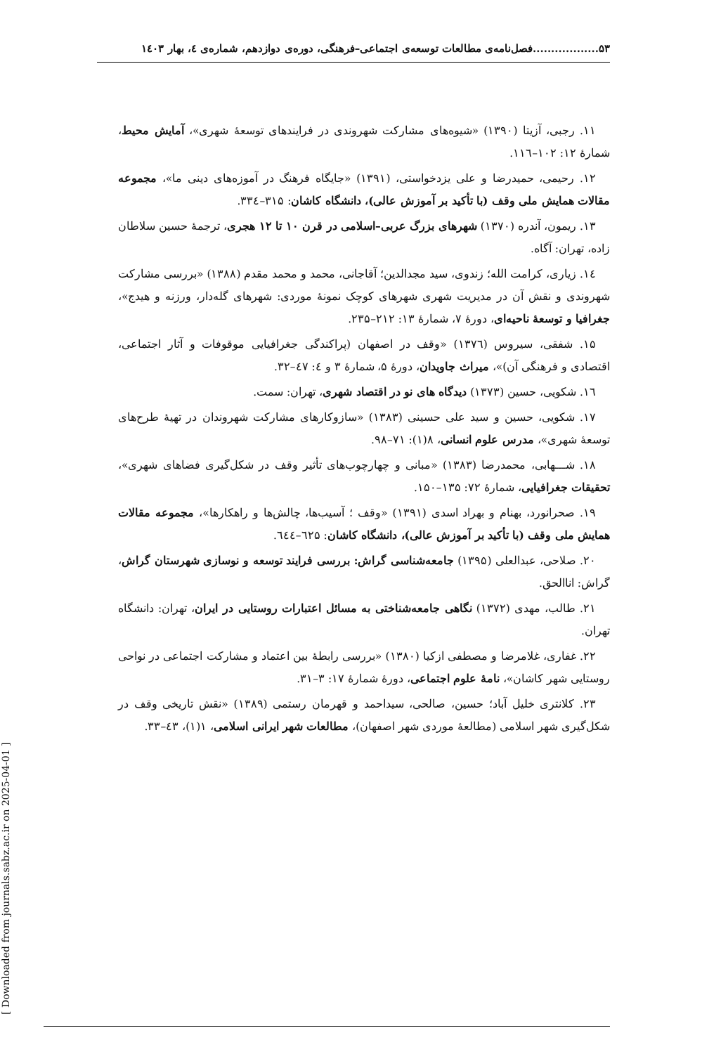۵۳..................فصل‌نامه‌ی مطالعات توسعه‌ی اجتماعی–فرهنگی، دوره‌ی دوازدهم، شماره‌ی ٤، بهار ۱٤۰۳
۱۱. رجبی، آزیتا (۱۳۹۰) «شیوه‌های مشارکت شهروندی در فرایندهای توسعهٔ شهری»، آمایش محیط، شمارهٔ ۱۲: ۱۰۲–۱۱٦.
۱۲. رحیمی، حمیدرضا و علی یزدخواستی، (۱۳۹۱) «جایگاه فرهنگ در آموزه‌های دینی ما»، مجموعه مقالات همایش ملی وقف (با تأکید بر آموزش عالی)، دانشگاه کاشان: ۳۱۵–۳۳٤.
۱۳. ریمون، آندره (۱۳۷۰) شهرهای بزرگ عربی–اسلامی در قرن ۱۰ تا ۱۲ هجری، ترجمهٔ حسین سلاطان زاده، تهران: آگاه.
۱٤. زیاری، کرامت الله؛ زندوی، سید مجدالدین؛ آقاجانی، محمد و محمد مقدم (۱۳۸۸) «بررسی مشارکت شهروندی و نقش آن در مدیریت شهری شهرهای کوچک نمونهٔ موردی: شهرهای گله‌دار، ورزنه و هیدج»، جغرافیا و توسعهٔ ناحیه‌ای، دورهٔ ۷، شمارهٔ ۱۳: ۲۱۲–۲۳۵.
۱۵. شفقی، سیروس (۱۳۷٦) «وقف در اصفهان (پراکندگی جغرافیایی موقوفات و آثار اجتماعی، اقتصادی و فرهنگی آن)»، میراث جاویدان، دورهٔ ۵، شمارهٔ ۳ و ٤: ٤۷–۳۲.
۱٦. شکویی، حسین (۱۳۷۳) دیدگاه های نو در اقتصاد شهری، تهران: سمت.
۱۷. شکویی، حسین و سید علی حسینی (۱۳۸۳) «سازوکارهای مشارکت شهروندان در تهیهٔ طرح‌های توسعهٔ شهری»، مدرس علوم انسانی، ۸(۱): ۷۱–۹۸.
۱۸. شـــهابی، محمدرضا (۱۳۸۳) «مبانی و چهارچوب‌های تأثیر وقف در شکل‌گیری فضاهای شهری»، تحقیقات جغرافیایی، شمارهٔ ۷۲: ۱۳۵–۱۵۰.
۱۹. صحرانورد، بهنام و بهراد اسدی (۱۳۹۱) «وقف ؛ آسیب‌ها، چالش‌ها و راهکارها»، مجموعه مقالات همایش ملی وقف (با تأکید بر آموزش عالی)، دانشگاه کاشان: ٦۲۵–٦٤٤.
۲۰. صلاحی، عبدالعلی (۱۳۹۵) جامعه‌شناسی گراش: بررسی فرایند توسعه و نوسازی شهرستان گراش، گراش: اناالحق.
۲۱. طالب، مهدی (۱۳۷۲) نگاهی جامعه‌شناختی به مسائل اعتبارات روستایی در ایران، تهران: دانشگاه تهران.
۲۲. غفاری، غلامرضا و مصطفی ازکیا (۱۳۸۰) «بررسی رابطهٔ بین اعتماد و مشارکت اجتماعی در نواحی روستایی شهر کاشان»، نامهٔ علوم اجتماعی، دورهٔ شمارهٔ ۱۷: ۳–۳۱.
۲۳. کلانتری خلیل آباد؛ حسین، صالحی، سیداحمد و قهرمان رستمی (۱۳۸۹) «نقش تاریخی وقف در شکل‌گیری شهر اسلامی (مطالعهٔ موردی شهر اصفهان)، مطالعات شهر ایرانی اسلامی، ۱(۱)، ٤۳–۳۳.
[ Downloaded from journals.sabz.ac.ir on 2025-04-01 ]